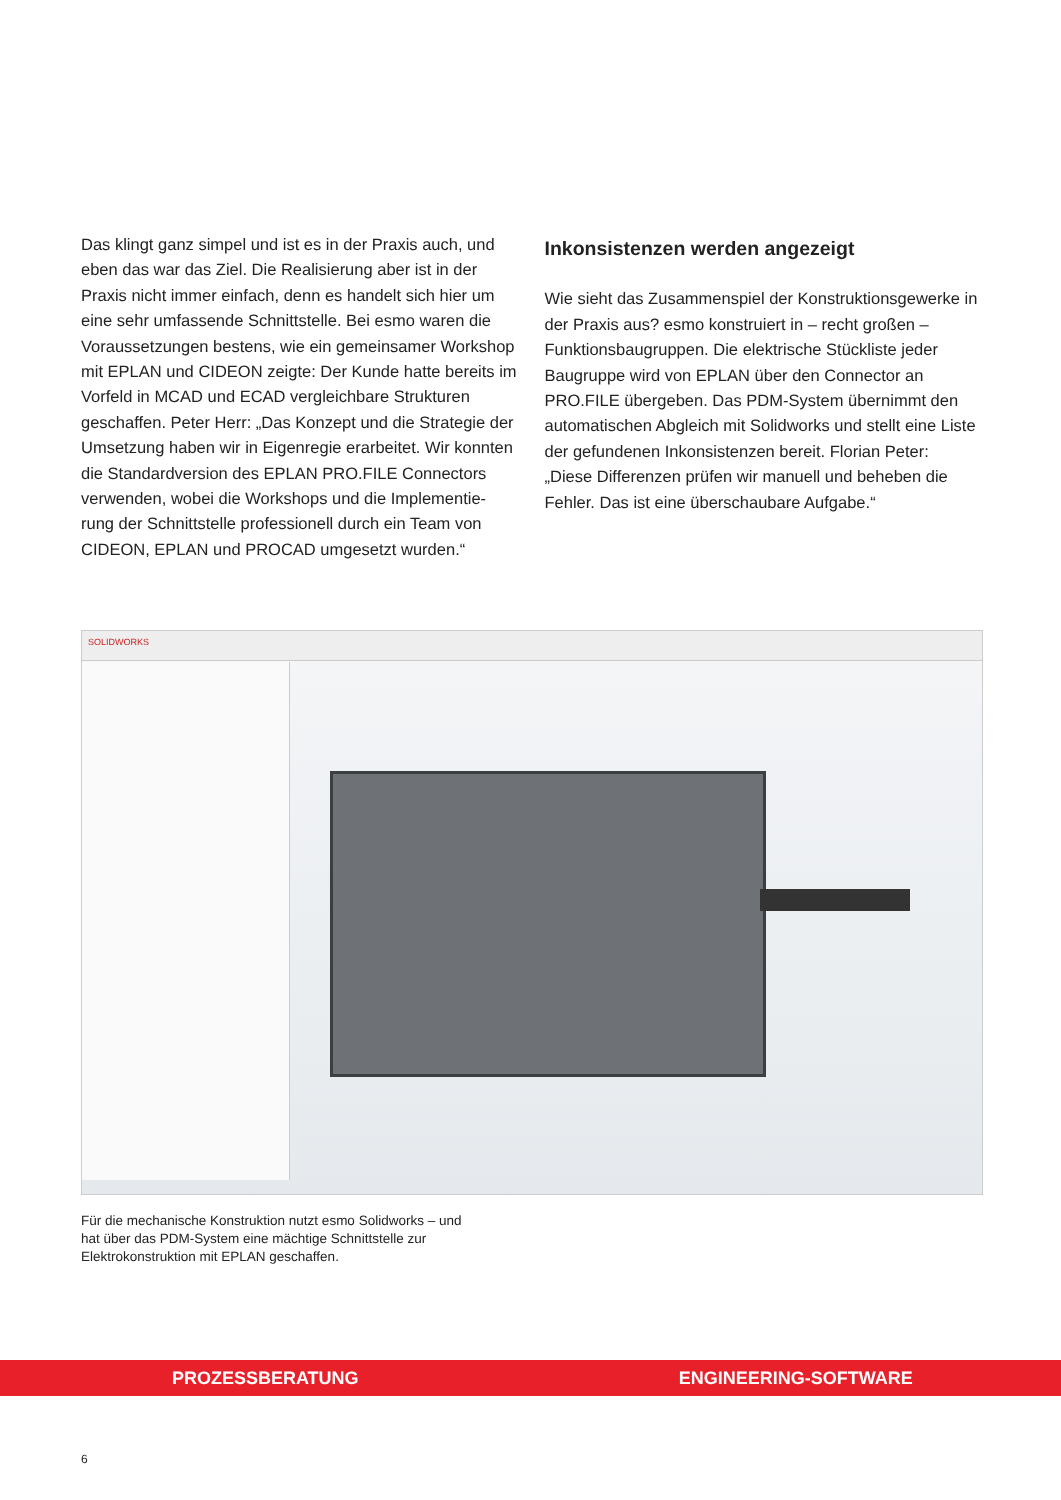Das klingt ganz simpel und ist es in der Praxis auch, und eben das war das Ziel. Die Realisierung aber ist in der Praxis nicht immer einfach, denn es handelt sich hier um eine sehr umfassende Schnittstelle. Bei esmo waren die Voraussetzungen bestens, wie ein gemeinsamer Workshop mit EPLAN und CIDEON zeigte: Der Kunde hatte bereits im Vorfeld in MCAD und ECAD vergleichbare Strukturen geschaffen. Peter Herr: „Das Konzept und die Strategie der Umsetzung haben wir in Eigenregie erarbeitet. Wir konnten die Standardversion des EPLAN PRO.FILE Connectors verwenden, wobei die Workshops und die Implementie-rung der Schnittstelle professionell durch ein Team von CIDEON, EPLAN und PROCAD umgesetzt wurden.“
Inkonsistenzen werden angezeigt
Wie sieht das Zusammenspiel der Konstruktionsgewerke in der Praxis aus? esmo konstruiert in – recht großen – Funktionsbaugruppen. Die elektrische Stückliste jeder Baugruppe wird von EPLAN über den Connector an PRO.FILE übergeben. Das PDM-System übernimmt den automatischen Abgleich mit Solidworks und stellt eine Liste der gefundenen Inkonsistenzen bereit. Florian Peter: „Diese Differenzen prüfen wir manuell und beheben die Fehler. Das ist eine überschaubare Aufgabe.“
SOLIDWORKS
Für die mechanische Konstruktion nutzt esmo Solidworks – und hat über das PDM-System eine mächtige Schnittstelle zur Elektrokonstruktion mit EPLAN geschaffen.
PROZESSBERATUNG ENGINEERING-SOFTWARE
6